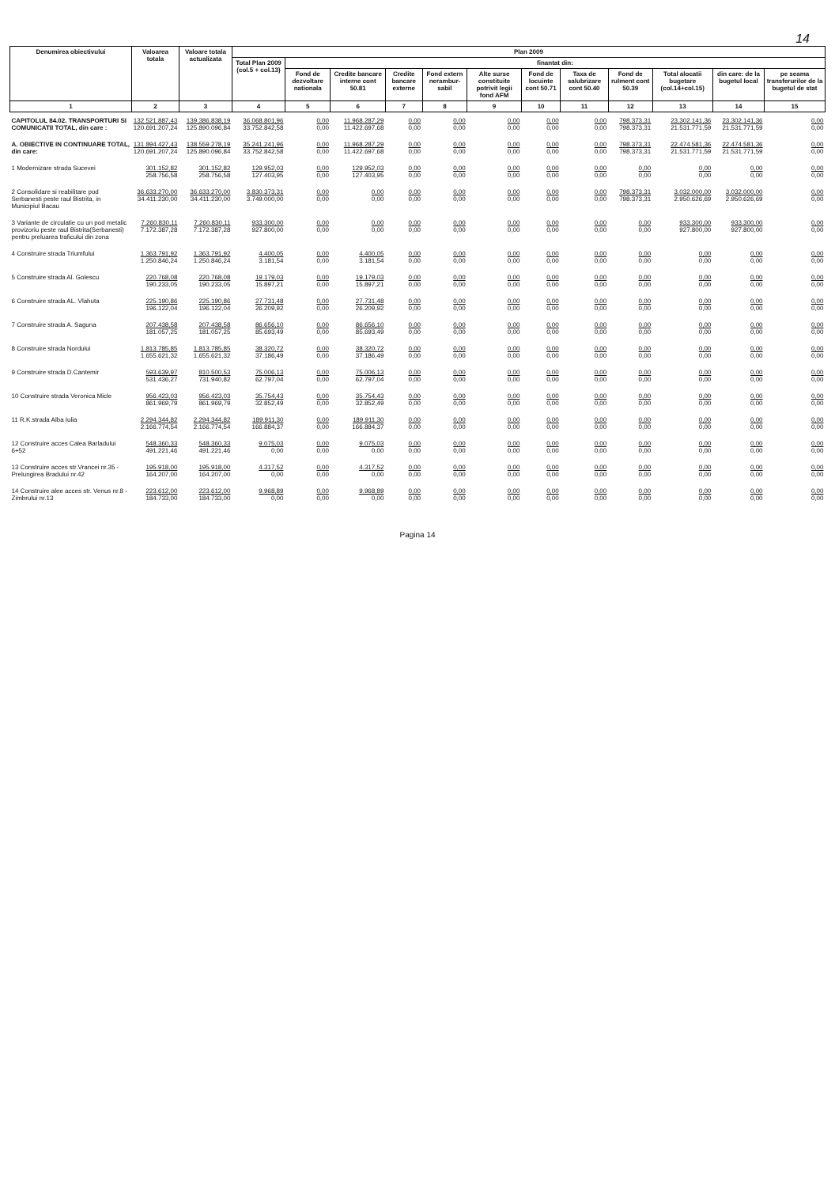14
| Denumirea obiectivului | Valoarea totala | Valoare totala actualizata | Plan 2009 | | | | | | | | | | | |
| --- | --- | --- | --- | --- | --- | --- | --- | --- | --- | --- | --- | --- | --- | --- |
| | | | Total Plan 2009 (col.5 + col.13) | finantat din: | | | | | | | | | | |
| | | | | Fond de dezvoltare nationala | Credite bancare interne cont 50.81 | Credite bancare externe | Fond extern nerambur-sabil | Alte surse constituite potrivit legii fond AFM | Fond de locuinte cont 50.71 | Taxa de salubrizare cont 50.40 | Fond de rulment cont 50.39 | Total alocatii bugetare (col.14+col.15) | din care: de la bugetul local | pe seama transferurilor de la bugetul de stat |
| 1 | 2 | 3 | 4 | 5 | 6 | 7 | 8 | 9 | 10 | 11 | 12 | 13 | 14 | 15 |
| CAPITOLUL 84.02. TRANSPORTURI SI COMUNICATII TOTAL, din care : | 132.521.887,43 120.691.207,24 | 139.386.838,19 125.890.096,84 | 36.068.801,96 33.752.842,58 | 0,00 0,00 | 11.968.287,29 11.422.697,68 | 0,00 0,00 | 0,00 0,00 | 0,00 0,00 | 0,00 0,00 | 0,00 0,00 | 798.373,31 798.373,31 | 23.302.141,36 21.531.771,59 | 23.302.141,36 21.531.771,59 | 0,00 0,00 |
| A. OBIECTIVE IN CONTINUARE TOTAL, din care: | 131.894.427,43 120.691.207,24 | 138.559.278,19 125.890.096,84 | 35.241.241,96 33.752.842,58 | 0,00 0,00 | 11.968.287,29 11.422.697,68 | 0,00 0,00 | 0,00 0,00 | 0,00 0,00 | 0,00 0,00 | 0,00 0,00 | 798.373,31 798.373,31 | 22.474.581,36 21.531.771,59 | 22.474.581,36 21.531.771,59 | 0,00 0,00 |
| 1 Modernizare strada Sucevei | 301.152,82 258.756,58 | 301.152,82 258.756,58 | 129.952,03 127.403,95 | 0,00 0,00 | 129.952,03 127.403,95 | 0,00 0,00 | 0,00 0,00 | 0,00 0,00 | 0,00 0,00 | 0,00 0,00 | 0,00 0,00 | 0,00 0,00 | 0,00 0,00 | 0,00 0,00 |
| 2 Consolidare si reabilitare pod Serbanesti peste raul Bistrita, in Municipiul Bacau | 36.633.270,00 34.411.230,00 | 36.633.270,00 34.411.230,00 | 3.830.373,31 3.749.000,00 | 0,00 0,00 | 0,00 0,00 | 0,00 0,00 | 0,00 0,00 | 0,00 0,00 | 0,00 0,00 | 0,00 0,00 | 798.373,31 798.373,31 | 3.032.000,00 2.950.626,69 | 3.032.000,00 2.950.626,69 | 0,00 0,00 |
| 3 Variante de circulatie cu un pod metalic provizoriu peste raul Bistrita(Serbanesti) pentru preluarea traficului din zona | 7.260.830,11 7.172.387,28 | 7.260.830,11 7.172.387,28 | 933.300,00 927.800,00 | 0,00 0,00 | 0,00 0,00 | 0,00 0,00 | 0,00 0,00 | 0,00 0,00 | 0,00 0,00 | 0,00 0,00 | 0,00 0,00 | 933.300,00 927.800,00 | 933.300,00 927.800,00 | 0,00 0,00 |
| 4 Construire strada Triumfului | 1.363.791,92 1.250.846,24 | 1.363.791,92 1.250.846,24 | 4.400,05 3.181,54 | 0,00 0,00 | 4.400,05 3.181,54 | 0,00 0,00 | 0,00 0,00 | 0,00 0,00 | 0,00 0,00 | 0,00 0,00 | 0,00 0,00 | 0,00 0,00 | 0,00 0,00 | 0,00 0,00 |
| 5 Construire strada Al. Golescu | 220.768,08 190.233,05 | 220.768,08 190.233,05 | 19.179,03 15.897,21 | 0,00 0,00 | 19.179,03 15.897,21 | 0,00 0,00 | 0,00 0,00 | 0,00 0,00 | 0,00 0,00 | 0,00 0,00 | 0,00 0,00 | 0,00 0,00 | 0,00 0,00 | 0,00 0,00 |
| 6 Construire strada AL. Vlahuta | 225.190,86 196.122,04 | 225.190,86 196.122,04 | 27.731,48 26.209,92 | 0,00 0,00 | 27.731,48 26.209,92 | 0,00 0,00 | 0,00 0,00 | 0,00 0,00 | 0,00 0,00 | 0,00 0,00 | 0,00 0,00 | 0,00 0,00 | 0,00 0,00 | 0,00 0,00 |
| 7 Construire strada A. Saguna | 207.438,58 181.057,25 | 207.438,58 181.057,25 | 86.656,10 85.693,49 | 0,00 0,00 | 86.656,10 85.693,49 | 0,00 0,00 | 0,00 0,00 | 0,00 0,00 | 0,00 0,00 | 0,00 0,00 | 0,00 0,00 | 0,00 0,00 | 0,00 0,00 | 0,00 0,00 |
| 8 Construire strada Nordului | 1.813.785,85 1.655.621,32 | 1.813.785,85 1.655.621,32 | 38.320,72 37.186,49 | 0,00 0,00 | 38.320,72 37.186,49 | 0,00 0,00 | 0,00 0,00 | 0,00 0,00 | 0,00 0,00 | 0,00 0,00 | 0,00 0,00 | 0,00 0,00 | 0,00 0,00 | 0,00 0,00 |
| 9 Construire strada D.Cantemir | 593.639,97 531.436,27 | 810.500,53 731.940,82 | 75.006,13 62.797,04 | 0,00 0,00 | 75.006,13 62.797,04 | 0,00 0,00 | 0,00 0,00 | 0,00 0,00 | 0,00 0,00 | 0,00 0,00 | 0,00 0,00 | 0,00 0,00 | 0,00 0,00 | 0,00 0,00 |
| 10 Construire strada Veronica Micle | 956.423,03 861.969,79 | 956.423,03 861.969,79 | 35.754,43 32.852,49 | 0,00 0,00 | 35.754,43 32.852,49 | 0,00 0,00 | 0,00 0,00 | 0,00 0,00 | 0,00 0,00 | 0,00 0,00 | 0,00 0,00 | 0,00 0,00 | 0,00 0,00 | 0,00 0,00 |
| 11 R.K.strada Alba Iulia | 2.294.344,82 2.166.774,54 | 2.294.344,82 2.166.774,54 | 189.911,30 166.884,37 | 0,00 0,00 | 189.911,30 166.884,37 | 0,00 0,00 | 0,00 0,00 | 0,00 0,00 | 0,00 0,00 | 0,00 0,00 | 0,00 0,00 | 0,00 0,00 | 0,00 0,00 | 0,00 0,00 |
| 12 Construire acces Calea Barladului 6+52 | 548.360,33 491.221,46 | 548.360,33 491.221,46 | 9.075,03 0,00 | 0,00 0,00 | 9.075,03 0,00 | 0,00 0,00 | 0,00 0,00 | 0,00 0,00 | 0,00 0,00 | 0,00 0,00 | 0,00 0,00 | 0,00 0,00 | 0,00 0,00 | 0,00 0,00 |
| 13 Construire acces str.Vrancei nr.35 - Prelungirea Bradului nr.42 | 195.918,00 164.207,00 | 195.918,00 164.207,00 | 4.317,52 0,00 | 0,00 0,00 | 4.317,52 0,00 | 0,00 0,00 | 0,00 0,00 | 0,00 0,00 | 0,00 0,00 | 0,00 0,00 | 0,00 0,00 | 0,00 0,00 | 0,00 0,00 | 0,00 0,00 |
| 14 Construire alee acces str. Venus nr.8 - Zimbrului nr.13 | 223.612,00 184.733,00 | 223.612,00 184.733,00 | 9.968,89 0,00 | 0,00 0,00 | 9.968,89 0,00 | 0,00 0,00 | 0,00 0,00 | 0,00 0,00 | 0,00 0,00 | 0,00 0,00 | 0,00 0,00 | 0,00 0,00 | 0,00 0,00 | 0,00 0,00 |
Pagina 14